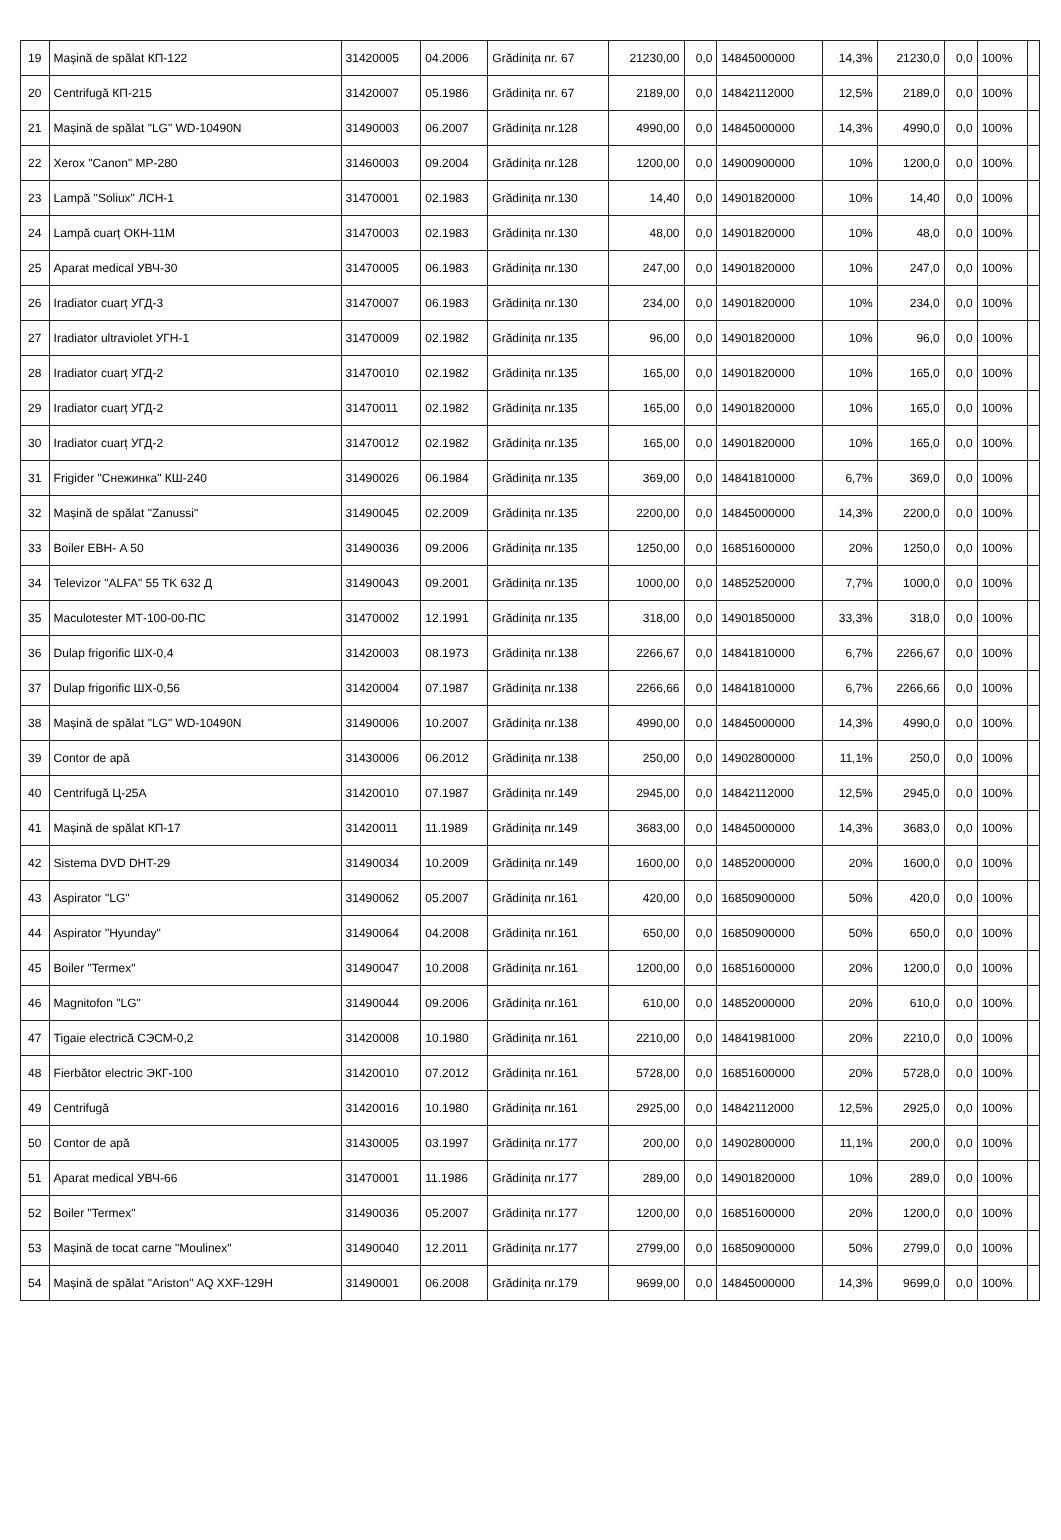| 19 | Mașină de spălat КП-122 | 31420005 | 04.2006 | Grădinița nr. 67 | 21230,00 | 0,0 | 14845000000 | 14,3% | 21230,0 | 0,0 | 100% | |
| 20 | Centrifugă КП-215 | 31420007 | 05.1986 | Grădinița nr. 67 | 2189,00 | 0,0 | 14842112000 | 12,5% | 2189,0 | 0,0 | 100% | |
| 21 | Mașină de spălat "LG" WD-10490N | 31490003 | 06.2007 | Grădinița nr.128 | 4990,00 | 0,0 | 14845000000 | 14,3% | 4990,0 | 0,0 | 100% | |
| 22 | Xerox "Canon" MP-280 | 31460003 | 09.2004 | Grădinița nr.128 | 1200,00 | 0,0 | 14900900000 | 10% | 1200,0 | 0,0 | 100% | |
| 23 | Lampă "Soliux" ЛСН-1 | 31470001 | 02.1983 | Grădinița nr.130 | 14,40 | 0,0 | 14901820000 | 10% | 14,40 | 0,0 | 100% | |
| 24 | Lampă cuarț ОКН-11М | 31470003 | 02.1983 | Grădinița nr.130 | 48,00 | 0,0 | 14901820000 | 10% | 48,0 | 0,0 | 100% | |
| 25 | Aparat medical УВЧ-30 | 31470005 | 06.1983 | Grădinița nr.130 | 247,00 | 0,0 | 14901820000 | 10% | 247,0 | 0,0 | 100% | |
| 26 | Iradiator cuarț УГД-3 | 31470007 | 06.1983 | Grădinița nr.130 | 234,00 | 0,0 | 14901820000 | 10% | 234,0 | 0,0 | 100% | |
| 27 | Iradiator ultraviolet УГН-1 | 31470009 | 02.1982 | Grădinița nr.135 | 96,00 | 0,0 | 14901820000 | 10% | 96,0 | 0,0 | 100% | |
| 28 | Iradiator cuarț УГД-2 | 31470010 | 02.1982 | Grădinița nr.135 | 165,00 | 0,0 | 14901820000 | 10% | 165,0 | 0,0 | 100% | |
| 29 | Iradiator cuarț УГД-2 | 31470011 | 02.1982 | Grădinița nr.135 | 165,00 | 0,0 | 14901820000 | 10% | 165,0 | 0,0 | 100% | |
| 30 | Iradiator cuarț УГД-2 | 31470012 | 02.1982 | Grădinița nr.135 | 165,00 | 0,0 | 14901820000 | 10% | 165,0 | 0,0 | 100% | |
| 31 | Frigider "Снежинка" КШ-240 | 31490026 | 06.1984 | Grădinița nr.135 | 369,00 | 0,0 | 14841810000 | 6,7% | 369,0 | 0,0 | 100% | |
| 32 | Mașină de spălat "Zanussi" | 31490045 | 02.2009 | Grădinița nr.135 | 2200,00 | 0,0 | 14845000000 | 14,3% | 2200,0 | 0,0 | 100% | |
| 33 | Boiler ЕВН- A 50 | 31490036 | 09.2006 | Grădinița nr.135 | 1250,00 | 0,0 | 16851600000 | 20% | 1250,0 | 0,0 | 100% | |
| 34 | Televizor "ALFA" 55 TK 632 Д | 31490043 | 09.2001 | Grădinița nr.135 | 1000,00 | 0,0 | 14852520000 | 7,7% | 1000,0 | 0,0 | 100% | |
| 35 | Maculotester МТ-100-00-ПС | 31470002 | 12.1991 | Grădinița nr.135 | 318,00 | 0,0 | 14901850000 | 33,3% | 318,0 | 0,0 | 100% | |
| 36 | Dulap frigorific ШХ-0,4 | 31420003 | 08.1973 | Grădinița nr.138 | 2266,67 | 0,0 | 14841810000 | 6,7% | 2266,67 | 0,0 | 100% | |
| 37 | Dulap frigorific ШХ-0,56 | 31420004 | 07.1987 | Grădinița nr.138 | 2266,66 | 0,0 | 14841810000 | 6,7% | 2266,66 | 0,0 | 100% | |
| 38 | Mașină de spălat "LG" WD-10490N | 31490006 | 10.2007 | Grădinița nr.138 | 4990,00 | 0,0 | 14845000000 | 14,3% | 4990,0 | 0,0 | 100% | |
| 39 | Contor de apă | 31430006 | 06.2012 | Grădinița nr.138 | 250,00 | 0,0 | 14902800000 | 11,1% | 250,0 | 0,0 | 100% | |
| 40 | Centrifugă Ц-25А | 31420010 | 07.1987 | Grădinița nr.149 | 2945,00 | 0,0 | 14842112000 | 12,5% | 2945,0 | 0,0 | 100% | |
| 41 | Mașină de spălat КП-17 | 31420011 | 11.1989 | Grădinița nr.149 | 3683,00 | 0,0 | 14845000000 | 14,3% | 3683,0 | 0,0 | 100% | |
| 42 | Sistema DVD DHT-29 | 31490034 | 10.2009 | Grădinița nr.149 | 1600,00 | 0,0 | 14852000000 | 20% | 1600,0 | 0,0 | 100% | |
| 43 | Aspirator "LG" | 31490062 | 05.2007 | Grădinița nr.161 | 420,00 | 0,0 | 16850900000 | 50% | 420,0 | 0,0 | 100% | |
| 44 | Aspirator "Hyunday" | 31490064 | 04.2008 | Grădinița nr.161 | 650,00 | 0,0 | 16850900000 | 50% | 650,0 | 0,0 | 100% | |
| 45 | Boiler "Termex" | 31490047 | 10.2008 | Grădinița nr.161 | 1200,00 | 0,0 | 16851600000 | 20% | 1200,0 | 0,0 | 100% | |
| 46 | Magnitofon "LG" | 31490044 | 09.2006 | Grădinița nr.161 | 610,00 | 0,0 | 14852000000 | 20% | 610,0 | 0,0 | 100% | |
| 47 | Tigaie electrică СЭСМ-0,2 | 31420008 | 10.1980 | Grădinița nr.161 | 2210,00 | 0,0 | 14841981000 | 20% | 2210,0 | 0,0 | 100% | |
| 48 | Fierbător electric ЭКГ-100 | 31420010 | 07.2012 | Grădinița nr.161 | 5728,00 | 0,0 | 16851600000 | 20% | 5728,0 | 0,0 | 100% | |
| 49 | Centrifugă | 31420016 | 10.1980 | Grădinița nr.161 | 2925,00 | 0,0 | 14842112000 | 12,5% | 2925,0 | 0,0 | 100% | |
| 50 | Contor de apă | 31430005 | 03.1997 | Grădinița nr.177 | 200,00 | 0,0 | 14902800000 | 11,1% | 200,0 | 0,0 | 100% | |
| 51 | Aparat medical УВЧ-66 | 31470001 | 11.1986 | Grădinița nr.177 | 289,00 | 0,0 | 14901820000 | 10% | 289,0 | 0,0 | 100% | |
| 52 | Boiler "Termex" | 31490036 | 05.2007 | Grădinița nr.177 | 1200,00 | 0,0 | 16851600000 | 20% | 1200,0 | 0,0 | 100% | |
| 53 | Mașină de tocat carne "Moulinex" | 31490040 | 12.2011 | Grădinița nr.177 | 2799,00 | 0,0 | 16850900000 | 50% | 2799,0 | 0,0 | 100% | |
| 54 | Mașină de spălat "Ariston" AQ XXF-129H | 31490001 | 06.2008 | Grădinița nr.179 | 9699,00 | 0,0 | 14845000000 | 14,3% | 9699,0 | 0,0 | 100% | |